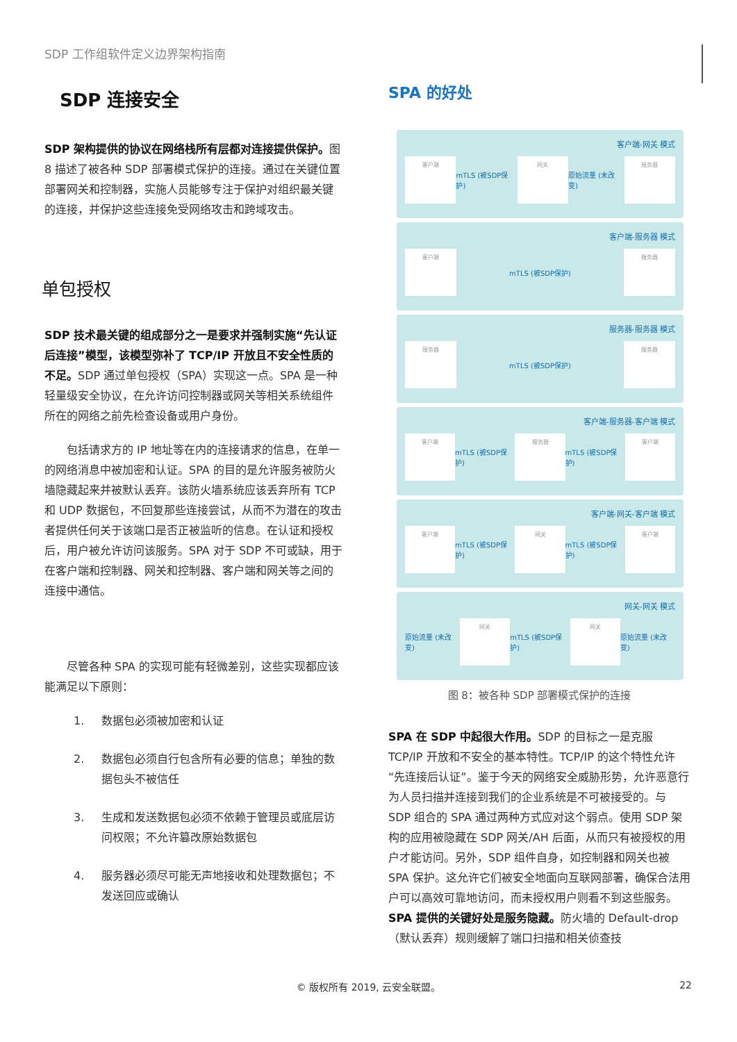SDP 工作组软件定义边界架构指南
SDP 连接安全
SDP 架构提供的协议在网络栈所有层都对连接提供保护。图 8 描述了被各种 SDP 部署模式保护的连接。通过在关键位置部署网关和控制器，实施人员能够专注于保护对组织最关键的连接，并保护这些连接免受网络攻击和跨域攻击。
单包授权
SDP 技术最关键的组成部分之一是要求并强制实施“先认证后连接”模型，该模型弥补了 TCP/IP 开放且不安全性质的不足。SDP 通过单包授权（SPA）实现这一点。SPA 是一种轻量级安全协议，在允许访问控制器或网关等相关系统组件所在的网络之前先检查设备或用户身份。
　　包括请求方的 IP 地址等在内的连接请求的信息，在单一的网络消息中被加密和认证。SPA 的目的是允许服务被防火墙隐藏起来并被默认丢弃。该防火墙系统应该丢弃所有 TCP 和 UDP 数据包，不回复那些连接尝试，从而不为潜在的攻击者提供任何关于该端口是否正被监听的信息。在认证和授权后，用户被允许访问该服务。SPA 对于 SDP 不可或缺，用于在客户端和控制器、网关和控制器、客户端和网关等之间的连接中通信。
　　尽管各种 SPA 的实现可能有轻微差别，这些实现都应该能满足以下原则：
1. 数据包必须被加密和认证
2. 数据包必须自行包含所有必要的信息；单独的数据包头不被信任
3. 生成和发送数据包必须不依赖于管理员或底层访问权限；不允许篡改原始数据包
4. 服务器必须尽可能无声地接收和处理数据包；不发送回应或确认
SPA 的好处
客户端-网关 模式
客户端
mTLS (被SDP保护)
网关
原始流量 (未改变)
服务器
客户端-服务器 模式
客户端
mTLS (被SDP保护)
服务器
服务器-服务器 模式
服务器
mTLS (被SDP保护)
服务器
客户端-服务器-客户端 模式
客户端
mTLS (被SDP保护)
服务器
mTLS (被SDP保护)
客户端
客户端-网关-客户端 模式
客户端
mTLS (被SDP保护)
网关
mTLS (被SDP保护)
客户端
网关-网关 模式
原始流量 (未改变)
网关
mTLS (被SDP保护)
网关
原始流量 (未改变)
图 8：被各种 SDP 部署模式保护的连接
SPA 在 SDP 中起很大作用。SDP 的目标之一是克服 TCP/IP 开放和不安全的基本特性。TCP/IP 的这个特性允许“先连接后认证”。鉴于今天的网络安全威胁形势，允许恶意行为人员扫描并连接到我们的企业系统是不可被接受的。与 SDP 组合的 SPA 通过两种方式应对这个弱点。使用 SDP 架构的应用被隐藏在 SDP 网关/AH 后面，从而只有被授权的用户才能访问。另外，SDP 组件自身，如控制器和网关也被 SPA 保护。这允许它们被安全地面向互联网部署，确保合法用户可以高效可靠地访问，而未授权用户则看不到这些服务。SPA 提供的关键好处是服务隐藏。防火墙的 Default-drop（默认丢弃）规则缓解了端口扫描和相关侦查技
© 版权所有 2019, 云安全联盟。 22